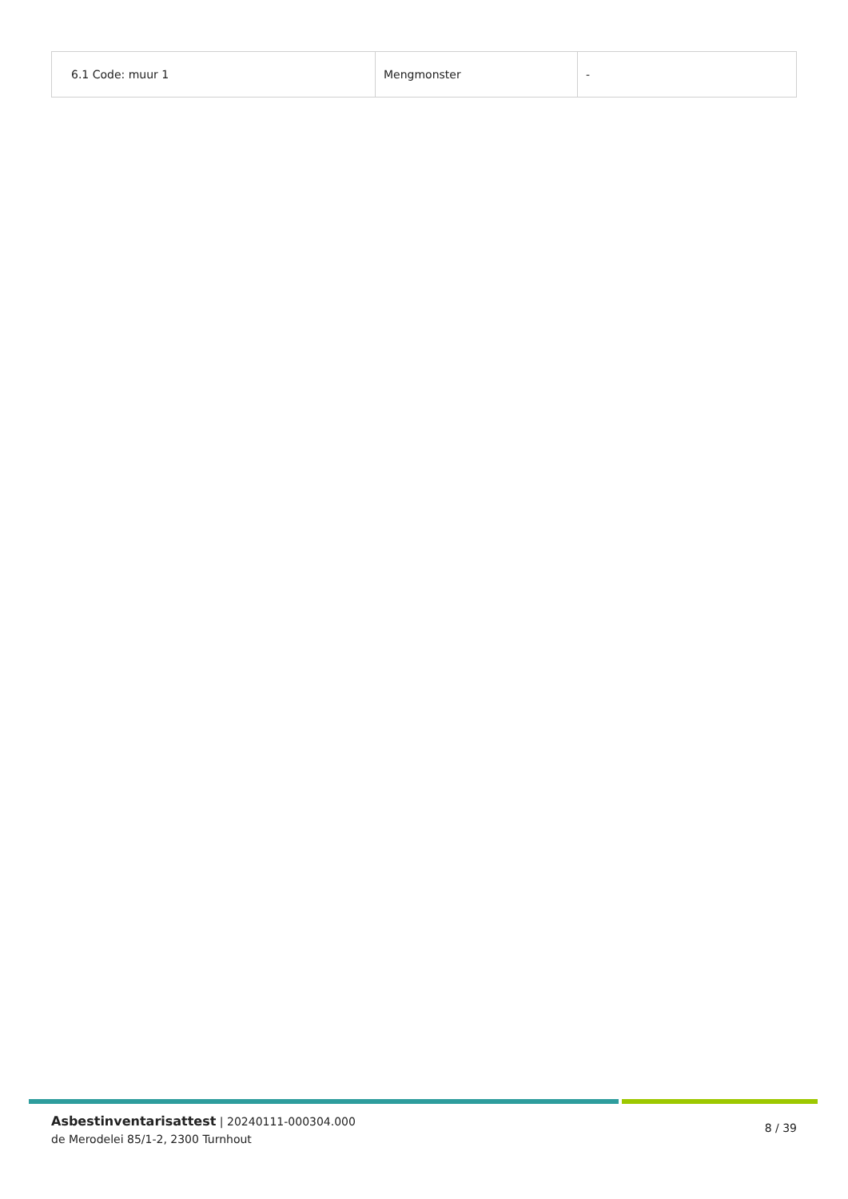| 6.1 Code: muur 1 | Mengmonster | - |
Asbestinventarisattest | 20240111-000304.000
de Merodelei 85/1-2, 2300 Turnhout
8 / 39